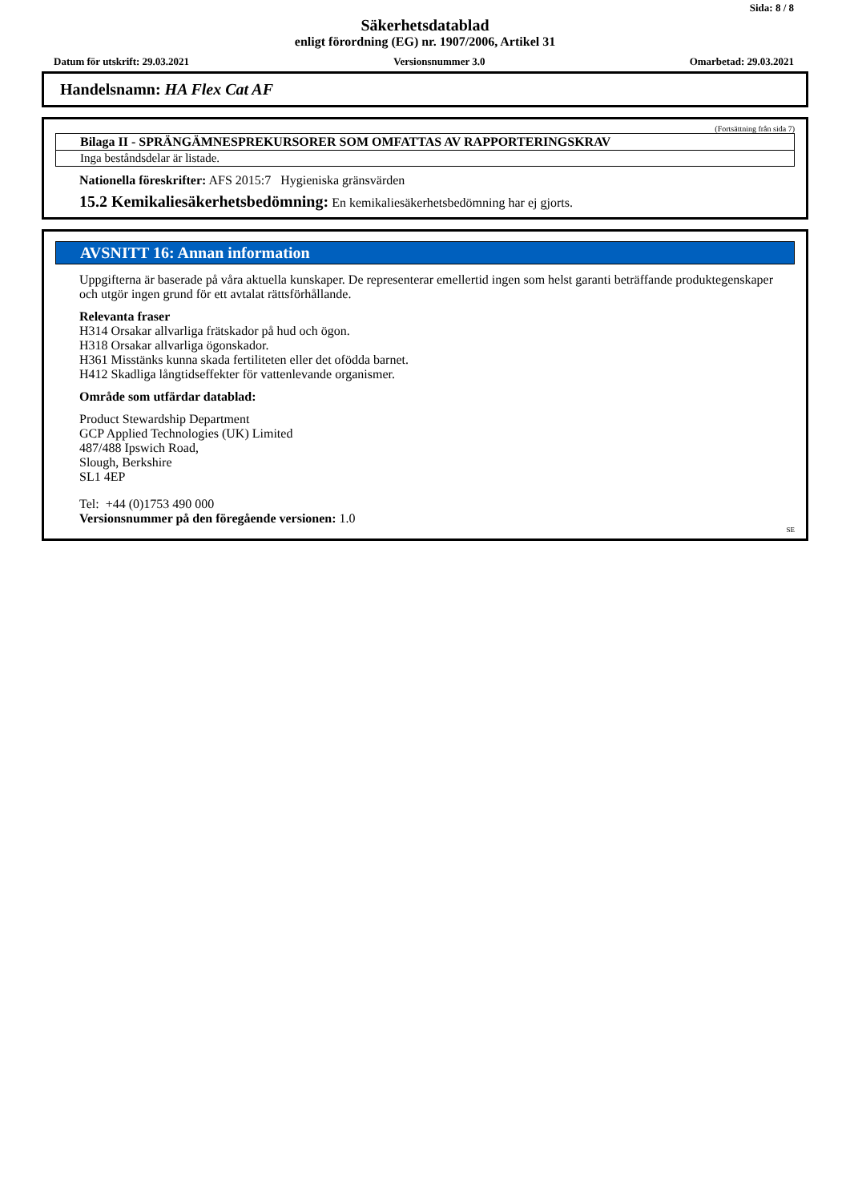Sida: 8 / 8
Säkerhetsdatablad
enligt förordning (EG) nr. 1907/2006, Artikel 31
Datum för utskrift: 29.03.2021 Versionsnummer 3.0 Omarbetad: 29.03.2021
Handelsnamn: HA Flex Cat AF
(Fortsättning från sida 7)
Bilaga II - SPRÄNGÄMNESPREKURSORER SOM OMFATTAS AV RAPPORTERINGSKRAV
Inga beståndsdelar är listade.
Nationella föreskrifter: AFS 2015:7 Hygieniska gränsvärden
15.2 Kemikaliesäkerhetsbedömning: En kemikaliesäkerhetsbedömning har ej gjorts.
AVSNITT 16: Annan information
Uppgifterna är baserade på våra aktuella kunskaper. De representerar emellertid ingen som helst garanti beträffande produktegenskaper och utgör ingen grund för ett avtalat rättsförhållande.
Relevanta fraser
H314 Orsakar allvarliga frätskador på hud och ögon.
H318 Orsakar allvarliga ögonskador.
H361 Misstänks kunna skada fertiliteten eller det ofödda barnet.
H412 Skadliga långtidseffekter för vattenlevande organismer.
Område som utfärdar datablad:
Product Stewardship Department
GCP Applied Technologies (UK) Limited
487/488 Ipswich Road,
Slough, Berkshire
SL1 4EP
Tel: +44 (0)1753 490 000
Versionsnummer på den föregående versionen: 1.0
SE